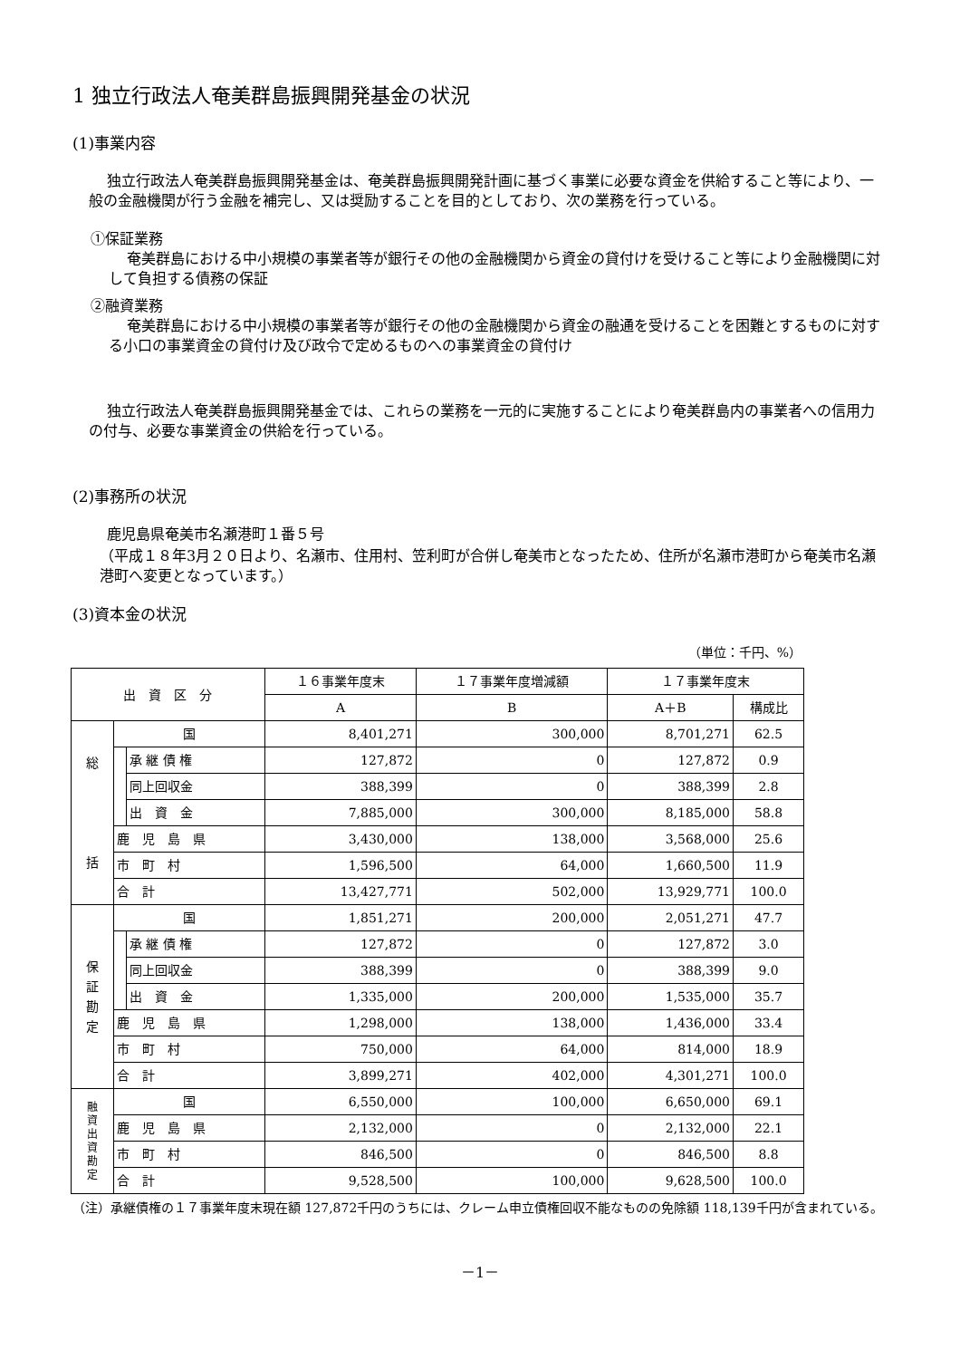1 独立行政法人奄美群島振興開発基金の状況
(1)事業内容
独立行政法人奄美群島振興開発基金は、奄美群島振興開発計画に基づく事業に必要な資金を供給すること等により、一般の金融機関が行う金融を補完し、又は奨励することを目的としており、次の業務を行っている。
①保証業務
奄美群島における中小規模の事業者等が銀行その他の金融機関から資金の貸付けを受けること等により金融機関に対して負担する債務の保証
②融資業務
奄美群島における中小規模の事業者等が銀行その他の金融機関から資金の融通を受けることを困難とするものに対する小口の事業資金の貸付け及び政令で定めるものへの事業資金の貸付け
独立行政法人奄美群島振興開発基金では、これらの業務を一元的に実施することにより奄美群島内の事業者への信用力の付与、必要な事業資金の供給を行っている。
(2)事務所の状況
鹿児島県奄美市名瀬港町１番５号
（平成１８年3月２０日より、名瀬市、住用村、笠利町が合併し奄美市となったため、住所が名瀬市港町から奄美市名瀬港町へ変更となっています。）
(3)資本金の状況
（単位：千円、%）
| 出 資 区 分 | | | １６事業年度末 | １７事業年度増減額 | １７事業年度末 | |
| --- | --- | --- | --- | --- | --- | --- |
| | | | A | B | A＋B | 構成比 |
| 総 括 | 国 | | 8,401,271 | 300,000 | 8,701,271 | 62.5 |
| | | 承 継 債 権 | 127,872 | 0 | 127,872 | 0.9 |
| | | 同上回収金 | 388,399 | 0 | 388,399 | 2.8 |
| | | 出 資 金 | 7,885,000 | 300,000 | 8,185,000 | 58.8 |
| | 鹿 児 島 県 | | 3,430,000 | 138,000 | 3,568,000 | 25.6 |
| | 市 町 村 | | 1,596,500 | 64,000 | 1,660,500 | 11.9 |
| | 合 計 | | 13,427,771 | 502,000 | 13,929,771 | 100.0 |
| 保 証 勘 定 | 国 | | 1,851,271 | 200,000 | 2,051,271 | 47.7 |
| | | 承 継 債 権 | 127,872 | 0 | 127,872 | 3.0 |
| | | 同上回収金 | 388,399 | 0 | 388,399 | 9.0 |
| | | 出 資 金 | 1,335,000 | 200,000 | 1,535,000 | 35.7 |
| | 鹿 児 島 県 | | 1,298,000 | 138,000 | 1,436,000 | 33.4 |
| | 市 町 村 | | 750,000 | 64,000 | 814,000 | 18.9 |
| | 合 計 | | 3,899,271 | 402,000 | 4,301,271 | 100.0 |
| 融 資 出 資 勘 定 | 国 | | 6,550,000 | 100,000 | 6,650,000 | 69.1 |
| | 鹿 児 島 県 | | 2,132,000 | 0 | 2,132,000 | 22.1 |
| | 市 町 村 | | 846,500 | 0 | 846,500 | 8.8 |
| | 合 計 | | 9,528,500 | 100,000 | 9,628,500 | 100.0 |
（注）承継債権の１７事業年度末現在額 127,872千円のうちには、クレーム申立債権回収不能なものの免除額 118,139千円が含まれている。
－1－